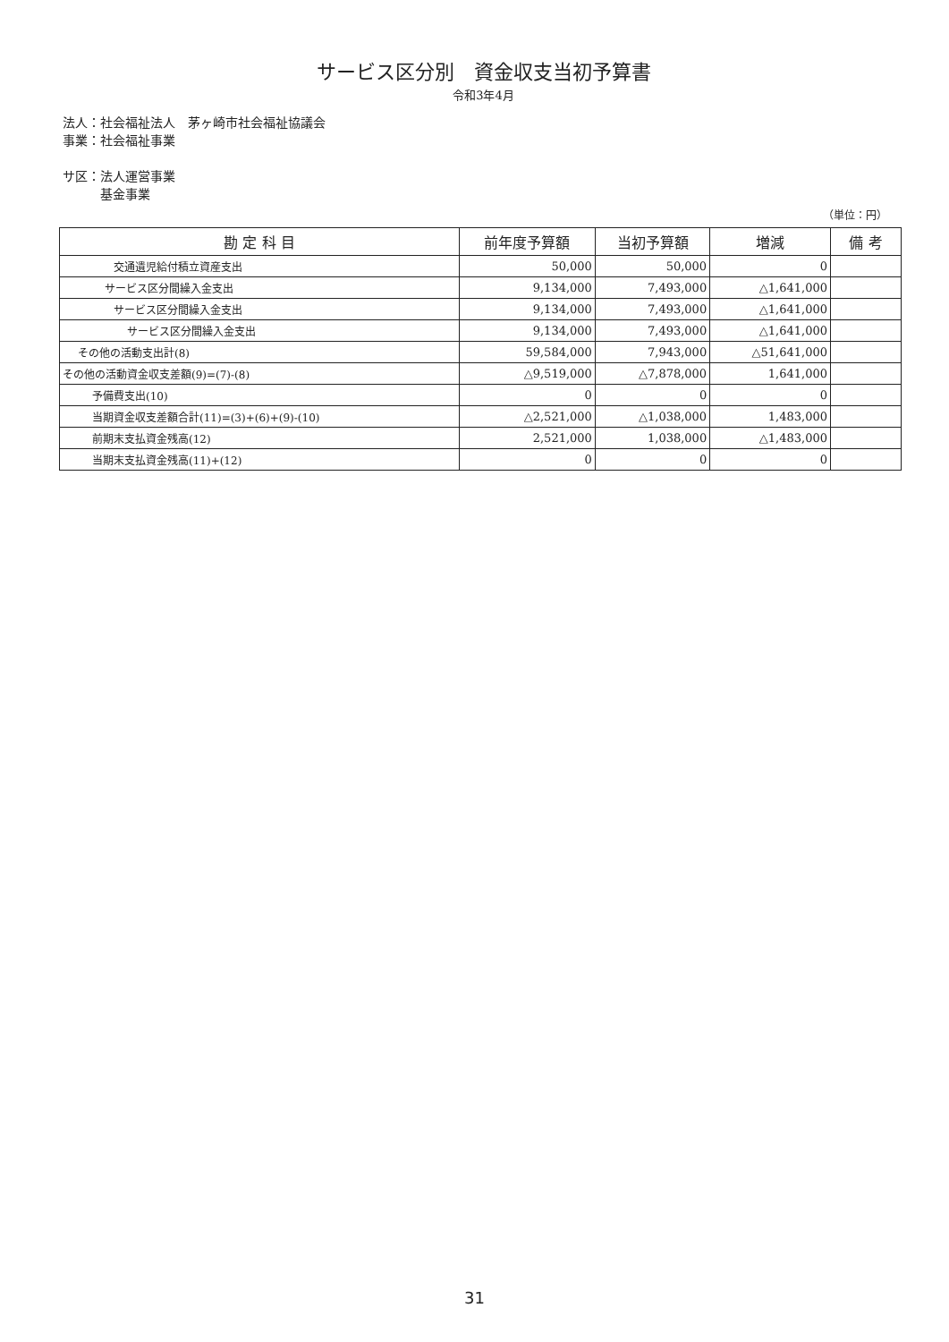サービス区分別　資金収支当初予算書
令和3年4月
法人：社会福祉法人　茅ヶ崎市社会福祉協議会
事業：社会福祉事業
サ区：法人運営事業
　　　基金事業
（単位：円）
| 勘 定 科 目 | 前年度予算額 | 当初予算額 | 増減 | 備 考 |
| --- | --- | --- | --- | --- |
| 交通遺児給付積立資産支出 | 50,000 | 50,000 | 0 | |
| サービス区分間繰入金支出 | 9,134,000 | 7,493,000 | △1,641,000 | |
| サービス区分間繰入金支出 | 9,134,000 | 7,493,000 | △1,641,000 | |
| サービス区分間繰入金支出 | 9,134,000 | 7,493,000 | △1,641,000 | |
| その他の活動支出計(8) | 59,584,000 | 7,943,000 | △51,641,000 | |
| その他の活動資金収支差額(9)=(7)-(8) | △9,519,000 | △7,878,000 | 1,641,000 | |
| 予備費支出(10) | 0 | 0 | 0 | |
| 当期資金収支差額合計(11)=(3)+(6)+(9)-(10) | △2,521,000 | △1,038,000 | 1,483,000 | |
| 前期末支払資金残高(12) | 2,521,000 | 1,038,000 | △1,483,000 | |
| 当期末支払資金残高(11)+(12) | 0 | 0 | 0 | |
31